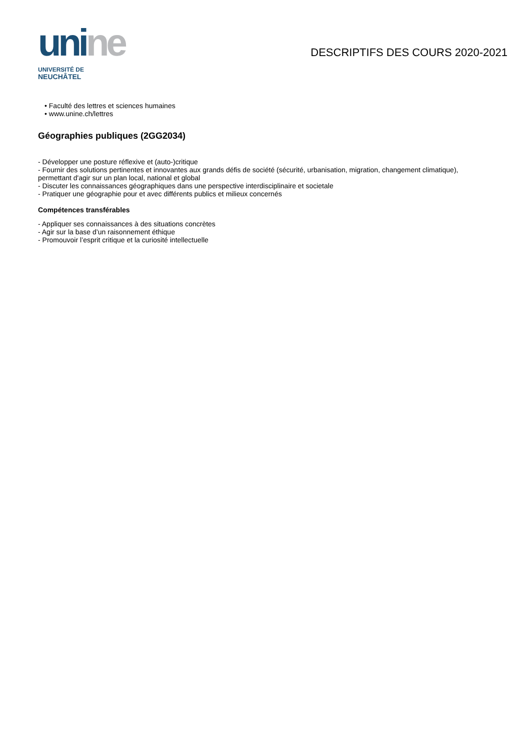uni ne
UNIVERSITÉ DE
NEUCHÂTEL
DESCRIPTIFS DES COURS 2020-2021
• Faculté des lettres et sciences humaines
• www.unine.ch/lettres
Géographies publiques (2GG2034)
- Développer une posture réflexive et (auto-)critique
- Fournir des solutions pertinentes et innovantes aux grands défis de société (sécurité, urbanisation, migration, changement climatique), permettant d'agir sur un plan local, national et global
- Discuter les connaissances géographiques dans une perspective interdisciplinaire et societale
- Pratiquer une géographie pour et avec différents publics et milieux concernés
Compétences transférables
- Appliquer ses connaissances à des situations concrètes
- Agir sur la base d’un raisonnement éthique
- Promouvoir l’esprit critique et la curiosité intellectuelle